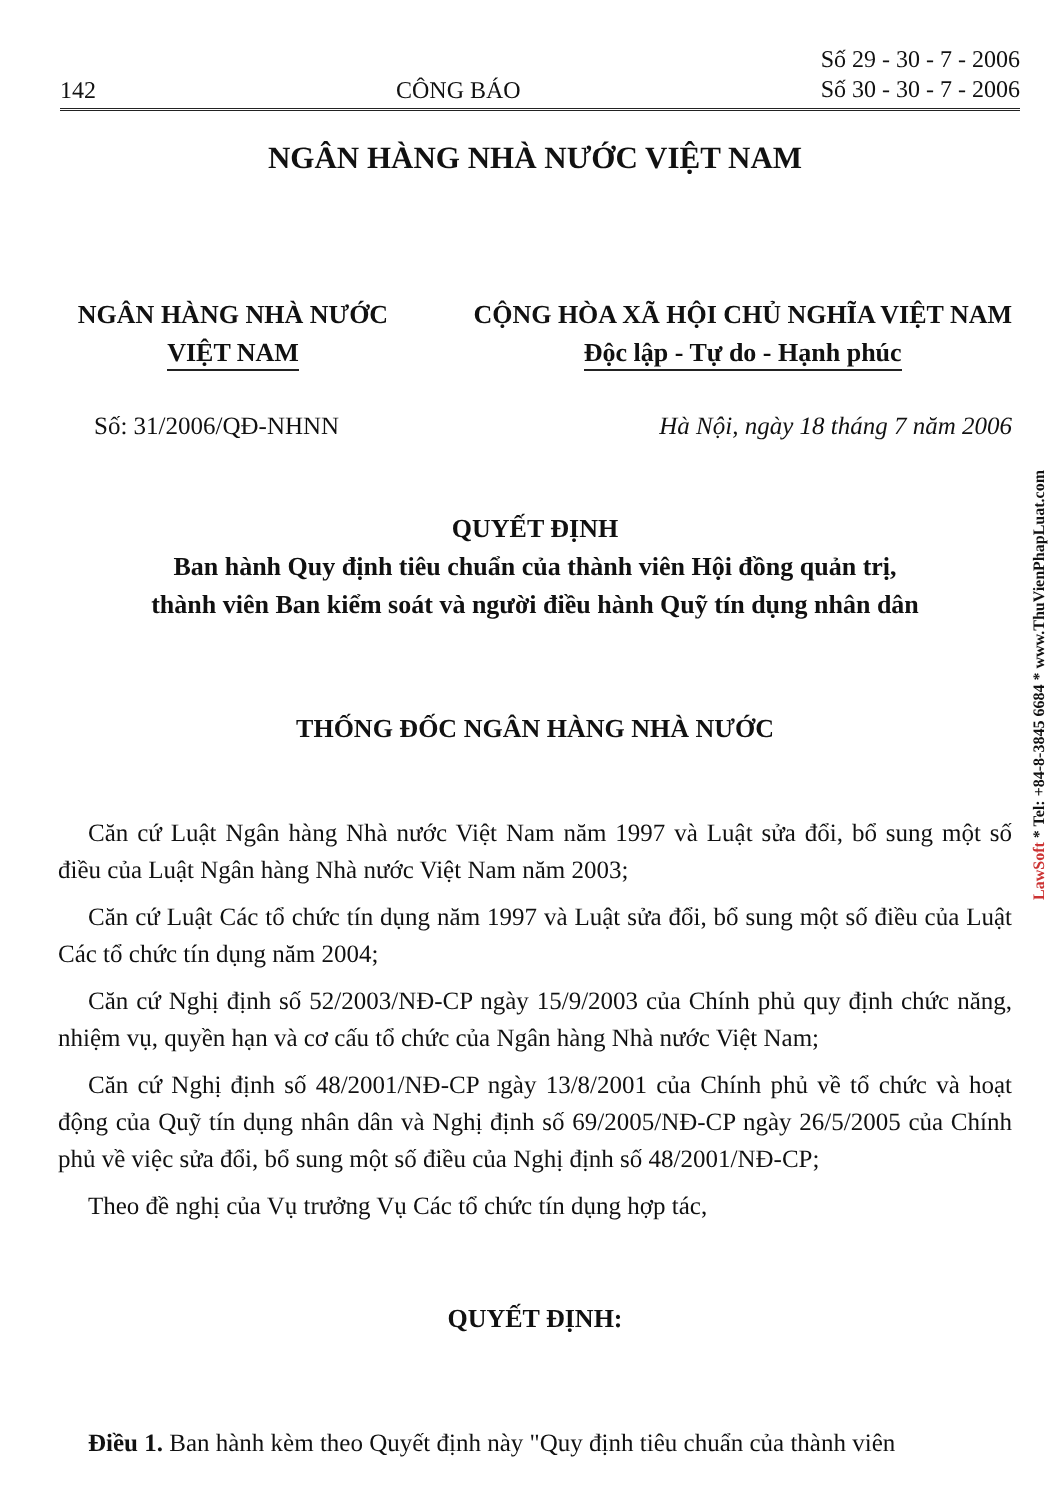142 CÔNG BÁO Số 29 - 30 - 7 - 2006
Số 30 - 30 - 7 - 2006
NGÂN HÀNG NHÀ NƯỚC VIỆT NAM
NGÂN HÀNG NHÀ NƯỚC
VIỆT NAM
CỘNG HÒA XÃ HỘI CHỦ NGHĨA VIỆT NAM
Độc lập - Tự do - Hạnh phúc
Số: 31/2006/QĐ-NHNN Hà Nội, ngày 18 tháng 7 năm 2006
QUYẾT ĐỊNH
Ban hành Quy định tiêu chuẩn của thành viên Hội đồng quản trị,
thành viên Ban kiểm soát và người điều hành Quỹ tín dụng nhân dân
THỐNG ĐỐC NGÂN HÀNG NHÀ NƯỚC
Căn cứ Luật Ngân hàng Nhà nước Việt Nam năm 1997 và Luật sửa đổi, bổ sung một số điều của Luật Ngân hàng Nhà nước Việt Nam năm 2003;
Căn cứ Luật Các tổ chức tín dụng năm 1997 và Luật sửa đổi, bổ sung một số điều của Luật Các tổ chức tín dụng năm 2004;
Căn cứ Nghị định số 52/2003/NĐ-CP ngày 15/9/2003 của Chính phủ quy định chức năng, nhiệm vụ, quyền hạn và cơ cấu tổ chức của Ngân hàng Nhà nước Việt Nam;
Căn cứ Nghị định số 48/2001/NĐ-CP ngày 13/8/2001 của Chính phủ về tổ chức và hoạt động của Quỹ tín dụng nhân dân và Nghị định số 69/2005/NĐ-CP ngày 26/5/2005 của Chính phủ về việc sửa đổi, bổ sung một số điều của Nghị định số 48/2001/NĐ-CP;
Theo đề nghị của Vụ trưởng Vụ Các tổ chức tín dụng hợp tác,
QUYẾT ĐỊNH:
Điều 1. Ban hành kèm theo Quyết định này "Quy định tiêu chuẩn của thành viên
LawSoft * Tel: +84-8-3845 6684 * www.ThuVienPhapLuat.com